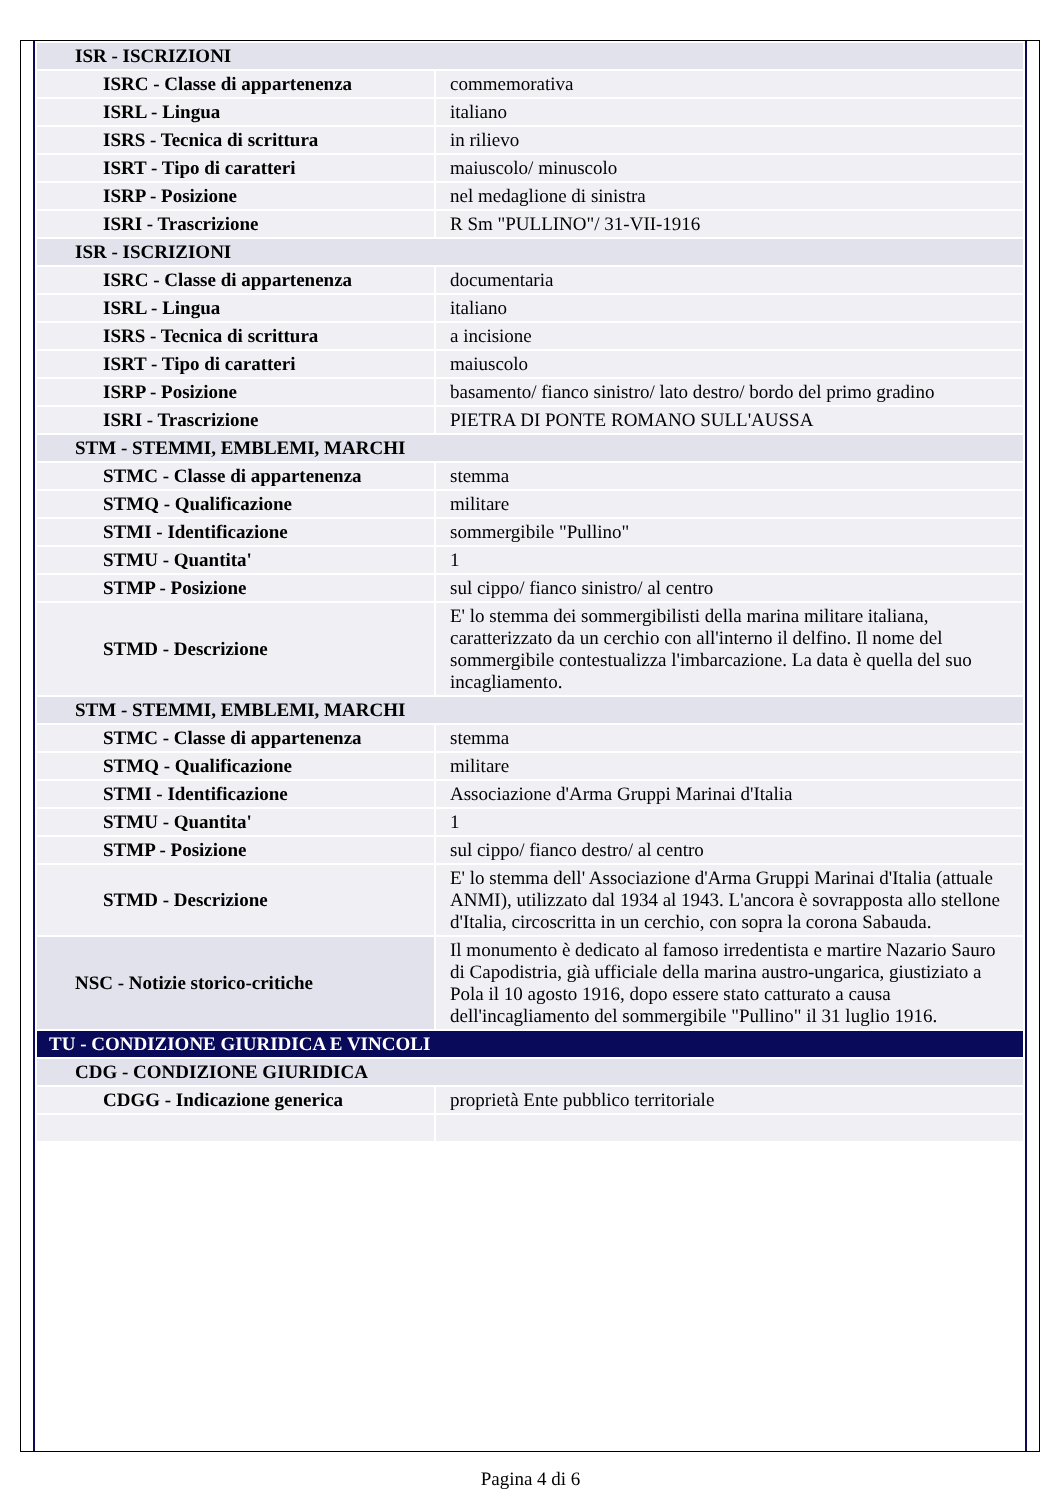| ISR - ISCRIZIONI | |
| ISRC - Classe di appartenenza | commemorativa |
| ISRL - Lingua | italiano |
| ISRS - Tecnica di scrittura | in rilievo |
| ISRT - Tipo di caratteri | maiuscolo/ minuscolo |
| ISRP - Posizione | nel medaglione di sinistra |
| ISRI - Trascrizione | R Sm "PULLINO"/ 31-VII-1916 |
| ISR - ISCRIZIONI | |
| ISRC - Classe di appartenenza | documentaria |
| ISRL - Lingua | italiano |
| ISRS - Tecnica di scrittura | a incisione |
| ISRT - Tipo di caratteri | maiuscolo |
| ISRP - Posizione | basamento/ fianco sinistro/ lato destro/ bordo del primo gradino |
| ISRI - Trascrizione | PIETRA DI PONTE ROMANO SULL'AUSSA |
| STM - STEMMI, EMBLEMI, MARCHI | |
| STMC - Classe di appartenenza | stemma |
| STMQ - Qualificazione | militare |
| STMI - Identificazione | sommergibile "Pullino" |
| STMU - Quantita' | 1 |
| STMP - Posizione | sul cippo/ fianco sinistro/ al centro |
| STMD - Descrizione | E' lo stemma dei sommergibilisti della marina militare italiana, caratterizzato da un cerchio con all'interno il delfino. Il nome del sommergibile contestualizza l'imbarcazione. La data è quella del suo incagliamento. |
| STM - STEMMI, EMBLEMI, MARCHI | |
| STMC - Classe di appartenenza | stemma |
| STMQ - Qualificazione | militare |
| STMI - Identificazione | Associazione d'Arma Gruppi Marinai d'Italia |
| STMU - Quantita' | 1 |
| STMP - Posizione | sul cippo/ fianco destro/ al centro |
| STMD - Descrizione | E' lo stemma dell' Associazione d'Arma Gruppi Marinai d'Italia (attuale ANMI), utilizzato dal 1934 al 1943. L'ancora è sovrapposta allo stellone d'Italia, circoscritta in un cerchio, con sopra la corona Sabauda. |
| NSC - Notizie storico-critiche | Il monumento è dedicato al famoso irredentista e martire Nazario Sauro di Capodistria, già ufficiale della marina austro-ungarica, giustiziato a Pola il 10 agosto 1916, dopo essere stato catturato a causa dell'incagliamento del sommergibile "Pullino" il 31 luglio 1916. |
| TU - CONDIZIONE GIURIDICA E VINCOLI | |
| CDG - CONDIZIONE GIURIDICA | |
| CDGG - Indicazione generica | proprietà Ente pubblico territoriale |
Pagina 4 di 6